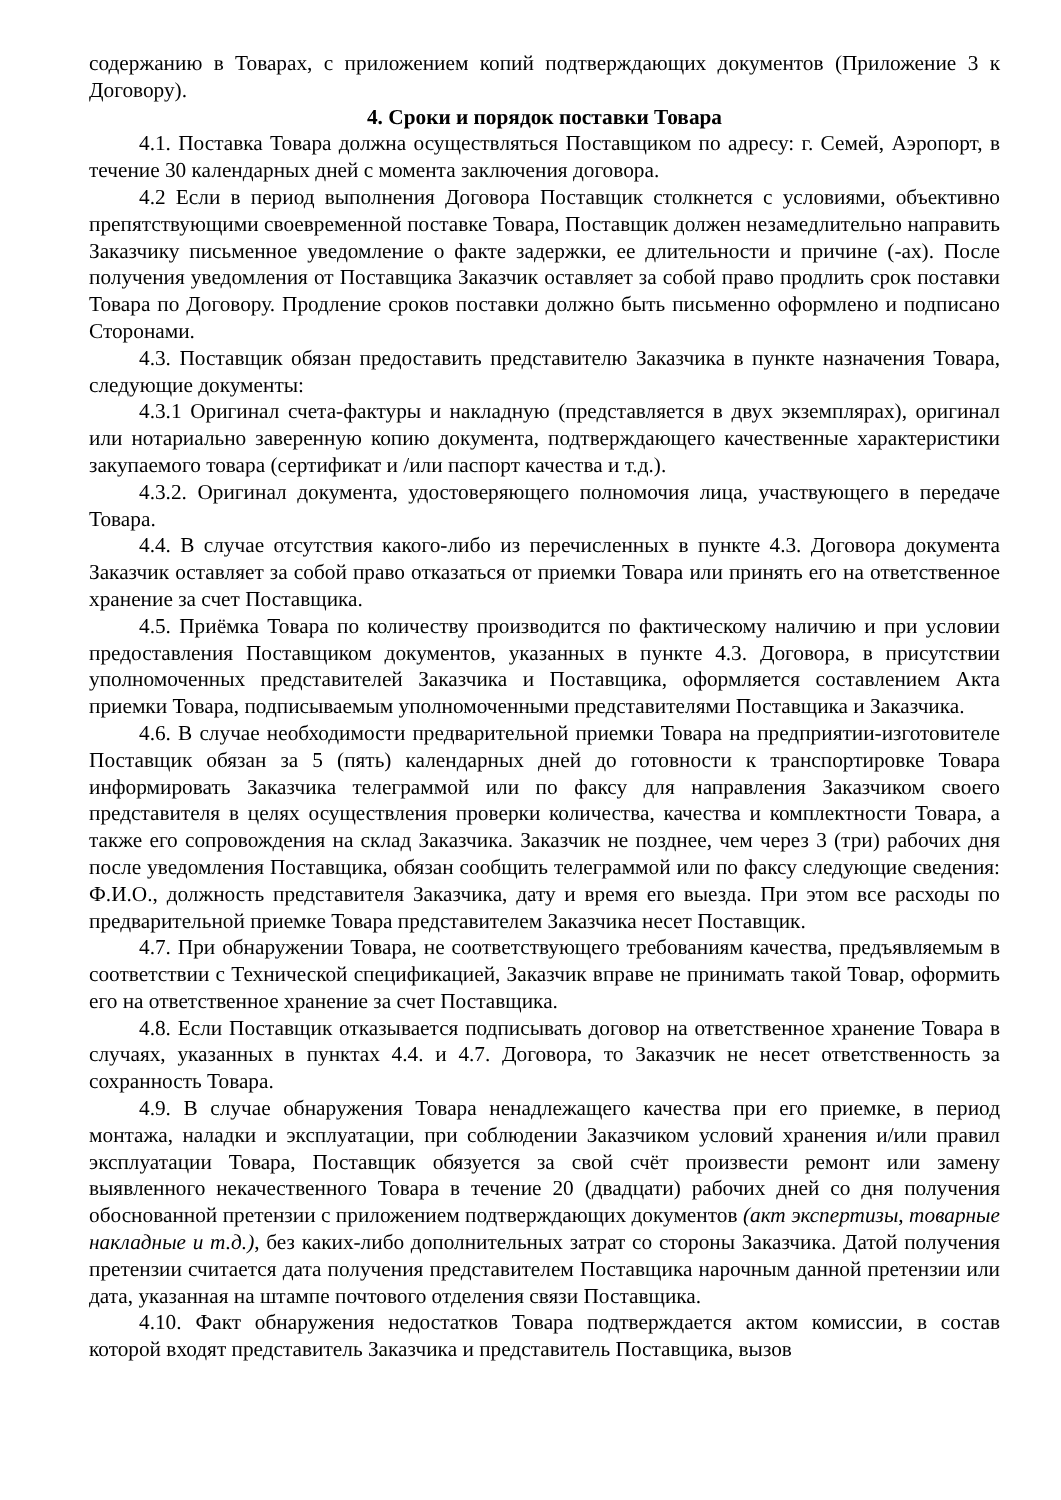содержанию в Товарах, с приложением копий подтверждающих документов (Приложение 3 к Договору).
4. Сроки и порядок поставки Товара
4.1. Поставка Товара должна осуществляться Поставщиком по адресу: г. Семей, Аэропорт, в течение 30 календарных дней с момента заключения договора.
4.2 Если в период выполнения Договора Поставщик столкнется с условиями, объективно препятствующими своевременной поставке Товара, Поставщик должен незамедлительно направить Заказчику письменное уведомление о факте задержки, ее длительности и причине (-ах). После получения уведомления от Поставщика Заказчик оставляет за собой право продлить срок поставки Товара по Договору. Продление сроков поставки должно быть письменно оформлено и подписано Сторонами.
4.3. Поставщик обязан предоставить представителю Заказчика в пункте назначения Товара, следующие документы:
4.3.1 Оригинал счета-фактуры и накладную (представляется в двух экземплярах), оригинал или нотариально заверенную копию документа, подтверждающего качественные характеристики закупаемого товара (сертификат и /или паспорт качества и т.д.).
4.3.2. Оригинал документа, удостоверяющего полномочия лица, участвующего в передаче Товара.
4.4. В случае отсутствия какого-либо из перечисленных в пункте 4.3. Договора документа Заказчик оставляет за собой право отказаться от приемки Товара или принять его на ответственное хранение за счет Поставщика.
4.5. Приёмка Товара по количеству производится по фактическому наличию и при условии предоставления Поставщиком документов, указанных в пункте 4.3. Договора, в присутствии уполномоченных представителей Заказчика и Поставщика, оформляется составлением Акта приемки Товара, подписываемым уполномоченными представителями Поставщика и Заказчика.
4.6. В случае необходимости предварительной приемки Товара на предприятии-изготовителе Поставщик обязан за 5 (пять) календарных дней до готовности к транспортировке Товара информировать Заказчика телеграммой или по факсу для направления Заказчиком своего представителя в целях осуществления проверки количества, качества и комплектности Товара, а также его сопровождения на склад Заказчика. Заказчик не позднее, чем через 3 (три) рабочих дня после уведомления Поставщика, обязан сообщить телеграммой или по факсу следующие сведения: Ф.И.О., должность представителя Заказчика, дату и время его выезда. При этом все расходы по предварительной приемке Товара представителем Заказчика несет Поставщик.
4.7. При обнаружении Товара, не соответствующего требованиям качества, предъявляемым в соответствии с Технической спецификацией, Заказчик вправе не принимать такой Товар, оформить его на ответственное хранение за счет Поставщика.
4.8. Если Поставщик отказывается подписывать договор на ответственное хранение Товара в случаях, указанных в пунктах 4.4. и 4.7. Договора, то Заказчик не несет ответственность за сохранность Товара.
4.9. В случае обнаружения Товара ненадлежащего качества при его приемке, в период монтажа, наладки и эксплуатации, при соблюдении Заказчиком условий хранения и/или правил эксплуатации Товара, Поставщик обязуется за свой счёт произвести ремонт или замену выявленного некачественного Товара в течение 20 (двадцати) рабочих дней со дня получения обоснованной претензии с приложением подтверждающих документов (акт экспертизы, товарные накладные и т.д.), без каких-либо дополнительных затрат со стороны Заказчика. Датой получения претензии считается дата получения представителем Поставщика нарочным данной претензии или дата, указанная на штампе почтового отделения связи Поставщика.
4.10. Факт обнаружения недостатков Товара подтверждается актом комиссии, в состав которой входят представитель Заказчика и представитель Поставщика, вызов